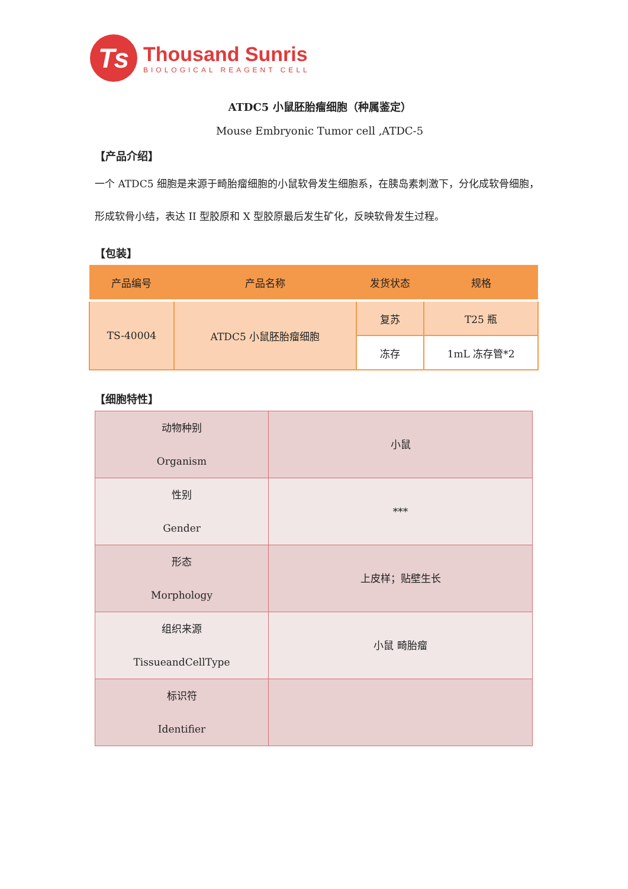Ts
Thousand Sunris
BIOLOGICAL REAGENT CELL
ATDC5 小鼠胚胎瘤细胞（种属鉴定）
Mouse Embryonic Tumor cell ,ATDC-5
【产品介绍】
一个 ATDC5 细胞是来源于畸胎瘤细胞的小鼠软骨发生细胞系，在胰岛素刺激下，分化成软骨细胞，形成软骨小结，表达 II 型胶原和 X 型胶原最后发生矿化，反映软骨发生过程。
【包装】
| 产品编号 | 产品名称 | 发货状态 | 规格 |
| --- | --- | --- | --- |
| TS-40004 | ATDC5 小鼠胚胎瘤细胞 | 复苏 | T25 瓶 |
| | | 冻存 | 1mL 冻存管*2 |
【细胞特性】
| 动物种别 Organism | 小鼠 |
| 性别 Gender | *** |
| 形态 Morphology | 上皮样；贴壁生长 |
| 组织来源 TissueandCellType | 小鼠 畸胎瘤 |
| 标识符 Identifier | |